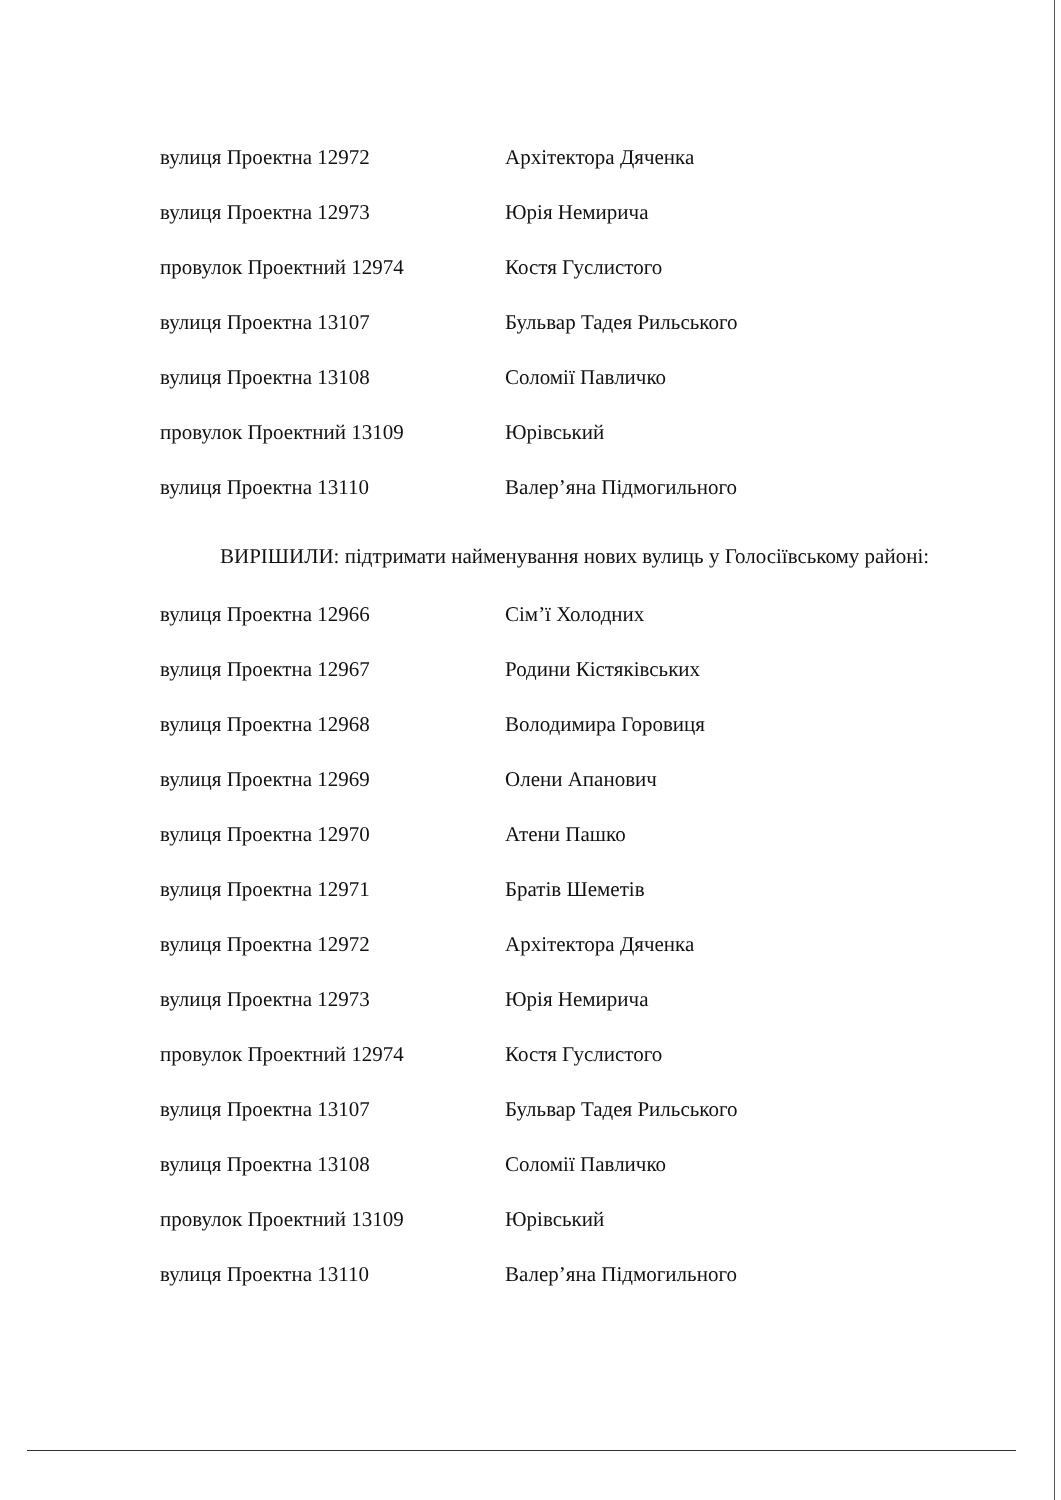| вулиця Проектна 12972 | Архітектора Дяченка |
| вулиця Проектна 12973 | Юрія Немирича |
| провулок Проектний 12974 | Костя Гуслистого |
| вулиця Проектна 13107 | Бульвар Тадея Рильського |
| вулиця Проектна 13108 | Соломії Павличко |
| провулок Проектний 13109 | Юрівський |
| вулиця Проектна 13110 | Валер’яна Підмогильного |
ВИРІШИЛИ: підтримати найменування нових вулиць у Голосіївському районі:
| вулиця Проектна 12966 | Сім’ї Холодних |
| вулиця Проектна 12967 | Родини Кістяківських |
| вулиця Проектна 12968 | Володимира Горовиця |
| вулиця Проектна 12969 | Олени Апанович |
| вулиця Проектна 12970 | Атени Пашко |
| вулиця Проектна 12971 | Братів Шеметів |
| вулиця Проектна 12972 | Архітектора Дяченка |
| вулиця Проектна 12973 | Юрія Немирича |
| провулок Проектний 12974 | Костя Гуслистого |
| вулиця Проектна 13107 | Бульвар Тадея Рильського |
| вулиця Проектна 13108 | Соломії Павличко |
| провулок Проектний 13109 | Юрівський |
| вулиця Проектна 13110 | Валер’яна Підмогильного |